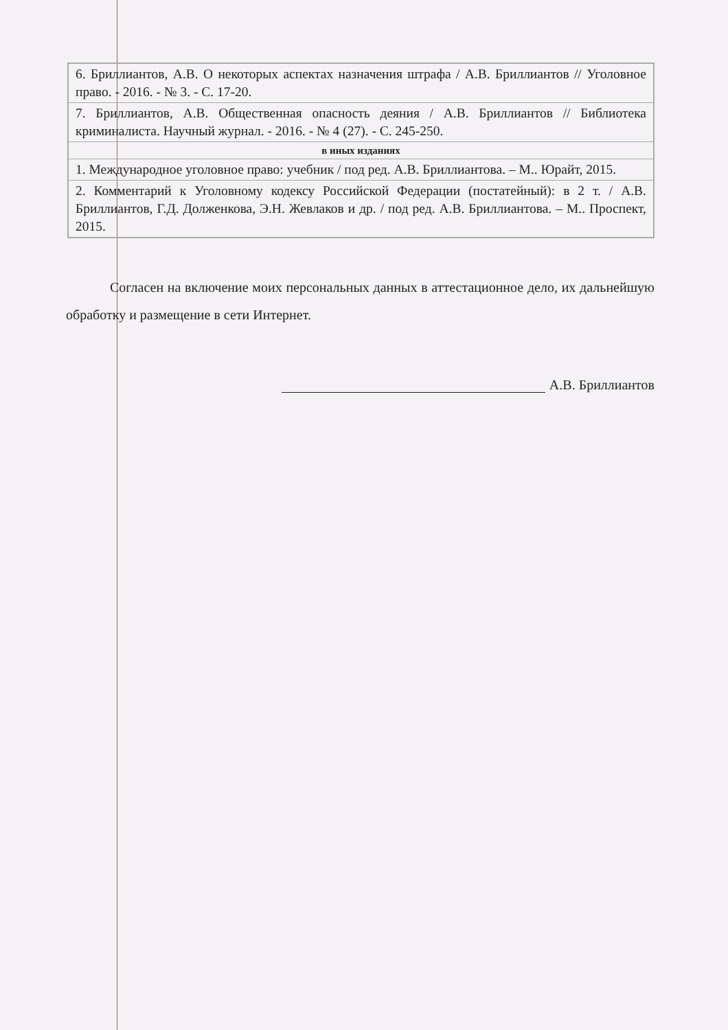| 6. Бриллиантов, А.В. О некоторых аспектах назначения штрафа / А.В. Бриллиантов // Уголовное право. - 2016. - № 3. - С. 17-20. |
| 7. Бриллиантов, А.В. Общественная опасность деяния / А.В. Бриллиантов // Библиотека криминалиста. Научный журнал. - 2016. - № 4 (27). - С. 245-250. |
| в иных изданиях |
| 1. Международное уголовное право: учебник / под ред. А.В. Бриллиантова. – М.. Юрайт, 2015. |
| 2. Комментарий к Уголовному кодексу Российской Федерации (постатейный): в 2 т. / А.В. Бриллиантов, Г.Д. Долженкова, Э.Н. Жевлаков и др. / под ред. А.В. Бриллиантова. – М.. Проспект, 2015. |
Согласен на включение моих персональных данных в аттестационное дело, их дальнейшую обработку и размещение в сети Интернет.
А.В. Бриллиантов